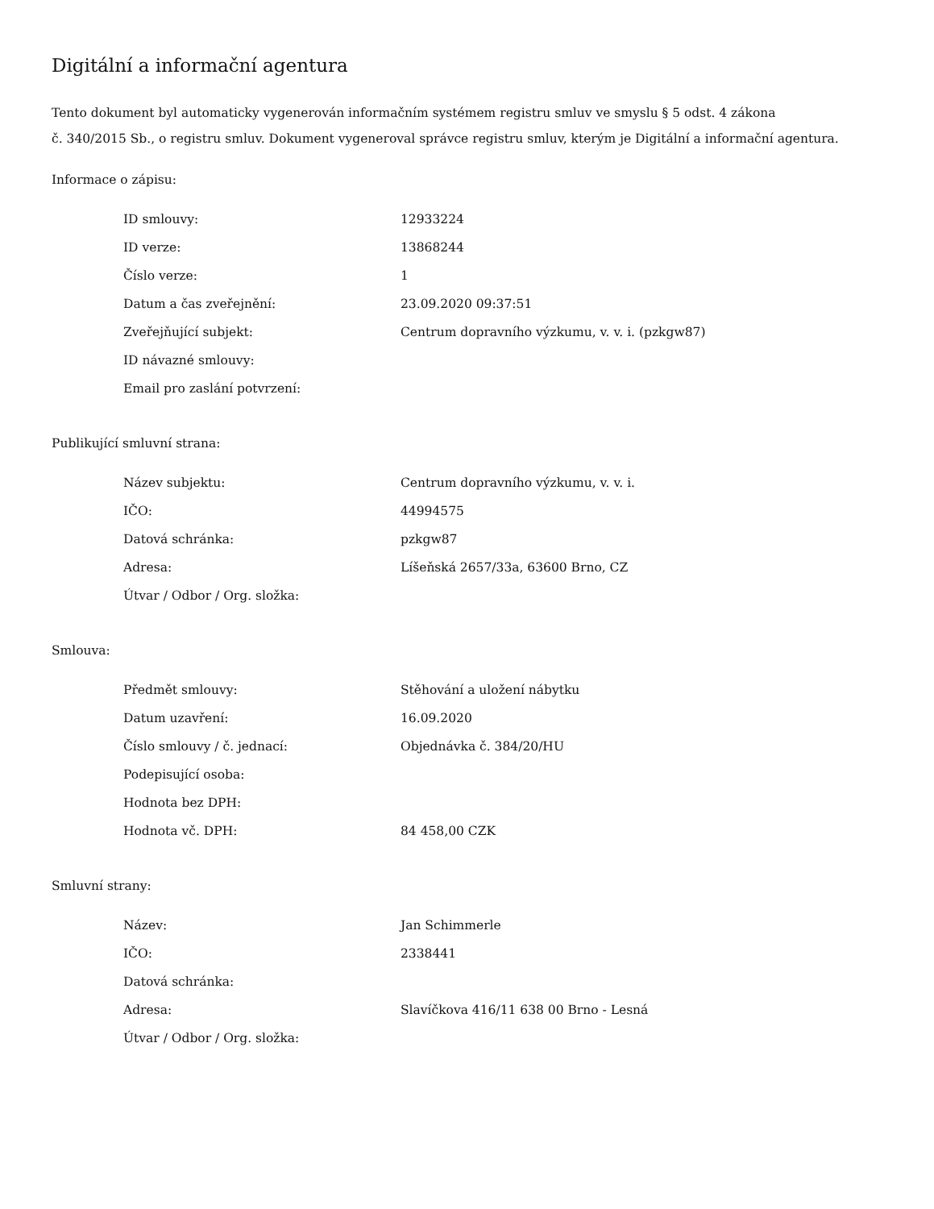Digitální a informační agentura
Tento dokument byl automaticky vygenerován informačním systémem registru smluv ve smyslu § 5 odst. 4 zákona
č. 340/2015 Sb., o registru smluv. Dokument vygeneroval správce registru smluv, kterým je Digitální a informační agentura.
Informace o zápisu:
| ID smlouvy: | 12933224 |
| ID verze: | 13868244 |
| Číslo verze: | 1 |
| Datum a čas zveřejnění: | 23.09.2020 09:37:51 |
| Zveřejňující subjekt: | Centrum dopravního výzkumu, v. v. i. (pzkgw87) |
| ID návazné smlouvy: | |
| Email pro zaslání potvrzení: | |
Publikující smluvní strana:
| Název subjektu: | Centrum dopravního výzkumu, v. v. i. |
| IČO: | 44994575 |
| Datová schránka: | pzkgw87 |
| Adresa: | Líšeňská 2657/33a, 63600 Brno, CZ |
| Útvar / Odbor / Org. složka: | |
Smlouva:
| Předmět smlouvy: | Stěhování a uložení nábytku |
| Datum uzavření: | 16.09.2020 |
| Číslo smlouvy / č. jednací: | Objednávka č. 384/20/HU |
| Podepisující osoba: | |
| Hodnota bez DPH: | |
| Hodnota vč. DPH: | 84 458,00 CZK |
Smluvní strany:
| Název: | Jan Schimmerle |
| IČO: | 2338441 |
| Datová schránka: | |
| Adresa: | Slavíčkova 416/11 638 00 Brno - Lesná |
| Útvar / Odbor / Org. složka: | |